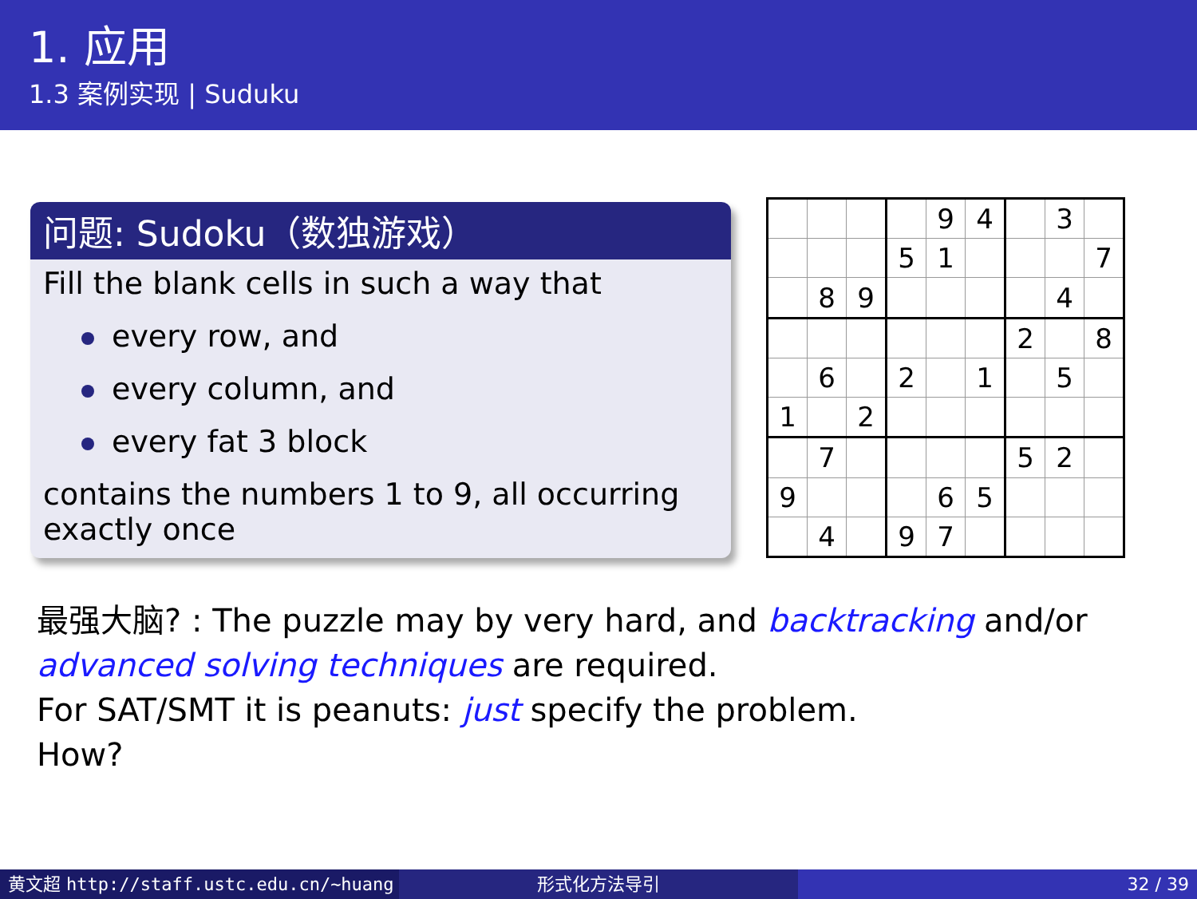1. 应用
1.3 案例实现 | Suduku
问题: Sudoku（数独游戏）
Fill the blank cells in such a way that
every row, and
every column, and
every fat 3 block
contains the numbers 1 to 9, all occurring exactly once
| | | | | 9 | 4 | | 3 | |
| | | | 5 | 1 | | | | 7 |
| | 8 | 9 | | | | | 4 | |
| | | | | | | 2 | | 8 |
| | 6 | | 2 | | 1 | | 5 | |
| 1 | | 2 | | | | | | |
| | 7 | | | | | 5 | 2 | |
| 9 | | | | 6 | 5 | | | |
| | 4 | | 9 | 7 | | | | |
最强大脑? : The puzzle may by very hard, and backtracking and/or
advanced solving techniques are required.
For SAT/SMT it is peanuts: just specify the problem.
How?
黄文超 http://staff.ustc.edu.cn/~huang 形式化方法导引 32 / 39